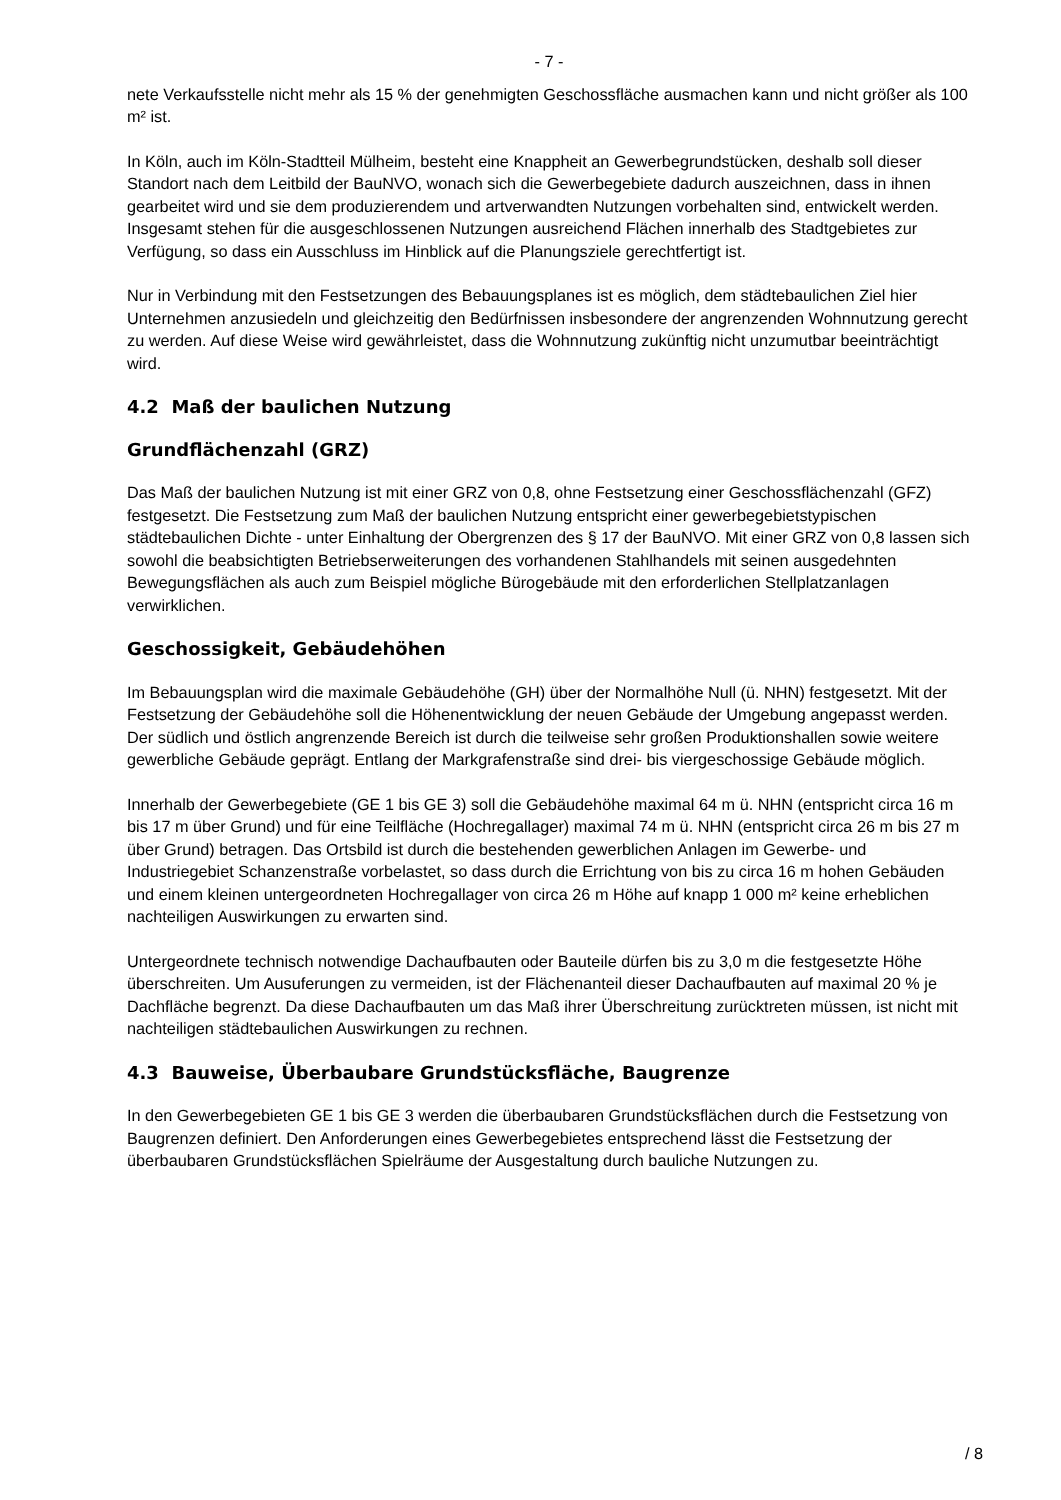- 7 -
nete Verkaufsstelle nicht mehr als 15 % der genehmigten Geschossfläche ausmachen kann und nicht größer als 100 m² ist.
In Köln, auch im Köln-Stadtteil Mülheim, besteht eine Knappheit an Gewerbegrundstücken, deshalb soll dieser Standort nach dem Leitbild der BauNVO, wonach sich die Gewerbegebiete dadurch auszeichnen, dass in ihnen gearbeitet wird und sie dem produzierendem und artverwandten Nutzungen vorbehalten sind, entwickelt werden. Insgesamt stehen für die ausgeschlossenen Nutzungen ausreichend Flächen innerhalb des Stadtgebietes zur Verfügung, so dass ein Ausschluss im Hinblick auf die Planungsziele gerechtfertigt ist.
Nur in Verbindung mit den Festsetzungen des Bebauungsplanes ist es möglich, dem städtebaulichen Ziel hier Unternehmen anzusiedeln und gleichzeitig den Bedürfnissen insbesondere der angrenzenden Wohnnutzung gerecht zu werden. Auf diese Weise wird gewährleistet, dass die Wohnnutzung zukünftig nicht unzumutbar beeinträchtigt wird.
4.2 Maß der baulichen Nutzung
Grundflächenzahl (GRZ)
Das Maß der baulichen Nutzung ist mit einer GRZ von 0,8, ohne Festsetzung einer Geschossflächenzahl (GFZ) festgesetzt. Die Festsetzung zum Maß der baulichen Nutzung entspricht einer gewerbegebietstypischen städtebaulichen Dichte - unter Einhaltung der Obergrenzen des § 17 der BauNVO. Mit einer GRZ von 0,8 lassen sich sowohl die beabsichtigten Betriebserweiterungen des vorhandenen Stahlhandels mit seinen ausgedehnten Bewegungsflächen als auch zum Beispiel mögliche Bürogebäude mit den erforderlichen Stellplatzanlagen verwirklichen.
Geschossigkeit, Gebäudehöhen
Im Bebauungsplan wird die maximale Gebäudehöhe (GH) über der Normalhöhe Null (ü. NHN) festgesetzt. Mit der Festsetzung der Gebäudehöhe soll die Höhenentwicklung der neuen Gebäude der Umgebung angepasst werden. Der südlich und östlich angrenzende Bereich ist durch die teilweise sehr großen Produktionshallen sowie weitere gewerbliche Gebäude geprägt. Entlang der Markgrafenstraße sind drei- bis viergeschossige Gebäude möglich.
Innerhalb der Gewerbegebiete (GE 1 bis GE 3) soll die Gebäudehöhe maximal 64 m ü. NHN (entspricht circa 16 m bis 17 m über Grund) und für eine Teilfläche (Hochregallager) maximal 74 m ü. NHN (entspricht circa 26 m bis 27 m über Grund) betragen. Das Ortsbild ist durch die bestehenden gewerblichen Anlagen im Gewerbe- und Industriegebiet Schanzenstraße vorbelastet, so dass durch die Errichtung von bis zu circa 16 m hohen Gebäuden und einem kleinen untergeordneten Hochregallager von circa 26 m Höhe auf knapp 1 000 m² keine erheblichen nachteiligen Auswirkungen zu erwarten sind.
Untergeordnete technisch notwendige Dachaufbauten oder Bauteile dürfen bis zu 3,0 m die festgesetzte Höhe überschreiten. Um Ausuferungen zu vermeiden, ist der Flächenanteil dieser Dachaufbauten auf maximal 20 % je Dachfläche begrenzt. Da diese Dachaufbauten um das Maß ihrer Überschreitung zurücktreten müssen, ist nicht mit nachteiligen städtebaulichen Auswirkungen zu rechnen.
4.3 Bauweise, Überbaubare Grundstücksfläche, Baugrenze
In den Gewerbegebieten GE 1 bis GE 3 werden die überbaubaren Grundstücksflächen durch die Festsetzung von Baugrenzen definiert. Den Anforderungen eines Gewerbegebietes entsprechend lässt die Festsetzung der überbaubaren Grundstücksflächen Spielräume der Ausgestaltung durch bauliche Nutzungen zu.
/ 8